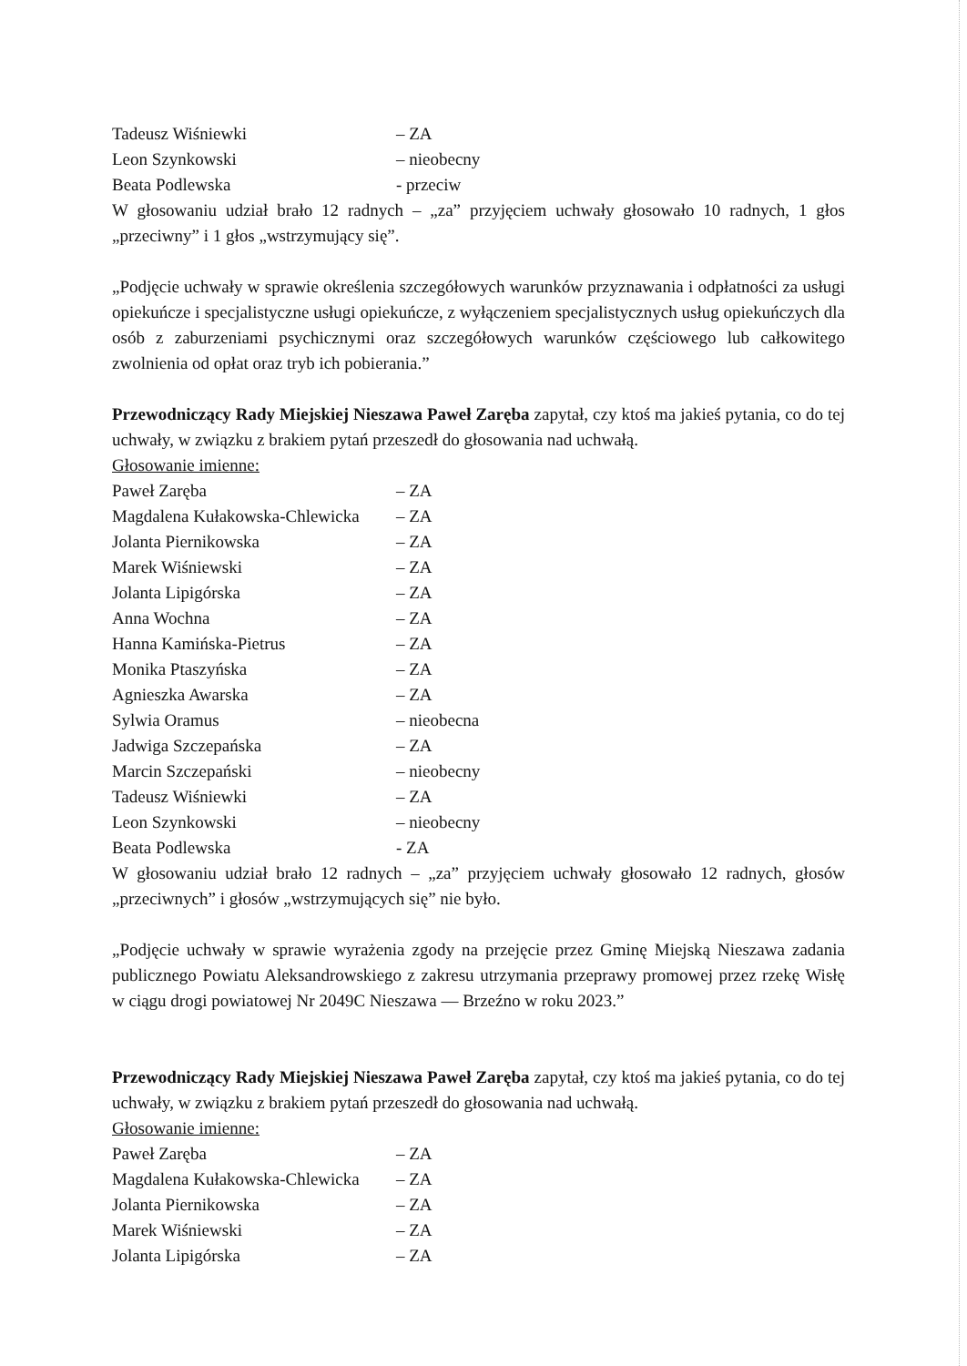Tadeusz Wiśniewki – ZA
Leon Szynkowski – nieobecny
Beata Podlewska - przeciw
W głosowaniu udział brało 12 radnych – „za” przyjęciem uchwały głosowało 10 radnych, 1 głos „przeciwny” i 1 głos „wstrzymujący się”.
„Podjęcie uchwały w sprawie określenia szczegółowych warunków przyznawania i odpłatności za usługi opiekuńcze i specjalistyczne usługi opiekuńcze, z wyłączeniem specjalistycznych usług opiekuńczych dla osób z zaburzeniami psychicznymi oraz szczegółowych warunków częściowego lub całkowitego zwolnienia od opłat oraz tryb ich pobierania.”
Przewodniczący Rady Miejskiej Nieszawa Paweł Zaręba zapytał, czy ktoś ma jakieś pytania, co do tej uchwały, w związku z brakiem pytań przeszedł do głosowania nad uchwałą.
Głosowanie imienne:
Paweł Zaręba – ZA
Magdalena Kułakowska-Chlewicka – ZA
Jolanta Piernikowska – ZA
Marek Wiśniewski – ZA
Jolanta Lipigórska – ZA
Anna Wochna – ZA
Hanna Kamińska-Pietrus – ZA
Monika Ptaszyńska – ZA
Agnieszka Awarska – ZA
Sylwia Oramus – nieobecna
Jadwiga Szczepańska – ZA
Marcin Szczepański – nieobecny
Tadeusz Wiśniewki – ZA
Leon Szynkowski – nieobecny
Beata Podlewska - ZA
W głosowaniu udział brało 12 radnych – „za” przyjęciem uchwały głosowało 12 radnych, głosów „przeciwnych” i głosów „wstrzymujących się” nie było.
„Podjęcie uchwały w sprawie wyrażenia zgody na przejęcie przez Gminę Miejską Nieszawa zadania publicznego Powiatu Aleksandrowskiego z zakresu utrzymania przeprawy promowej przez rzekę Wisłę w ciągu drogi powiatowej Nr 2049C Nieszawa — Brzeźno w roku 2023.”
Przewodniczący Rady Miejskiej Nieszawa Paweł Zaręba zapytał, czy ktoś ma jakieś pytania, co do tej uchwały, w związku z brakiem pytań przeszedł do głosowania nad uchwałą.
Głosowanie imienne:
Paweł Zaręba – ZA
Magdalena Kułakowska-Chlewicka – ZA
Jolanta Piernikowska – ZA
Marek Wiśniewski – ZA
Jolanta Lipigórska – ZA